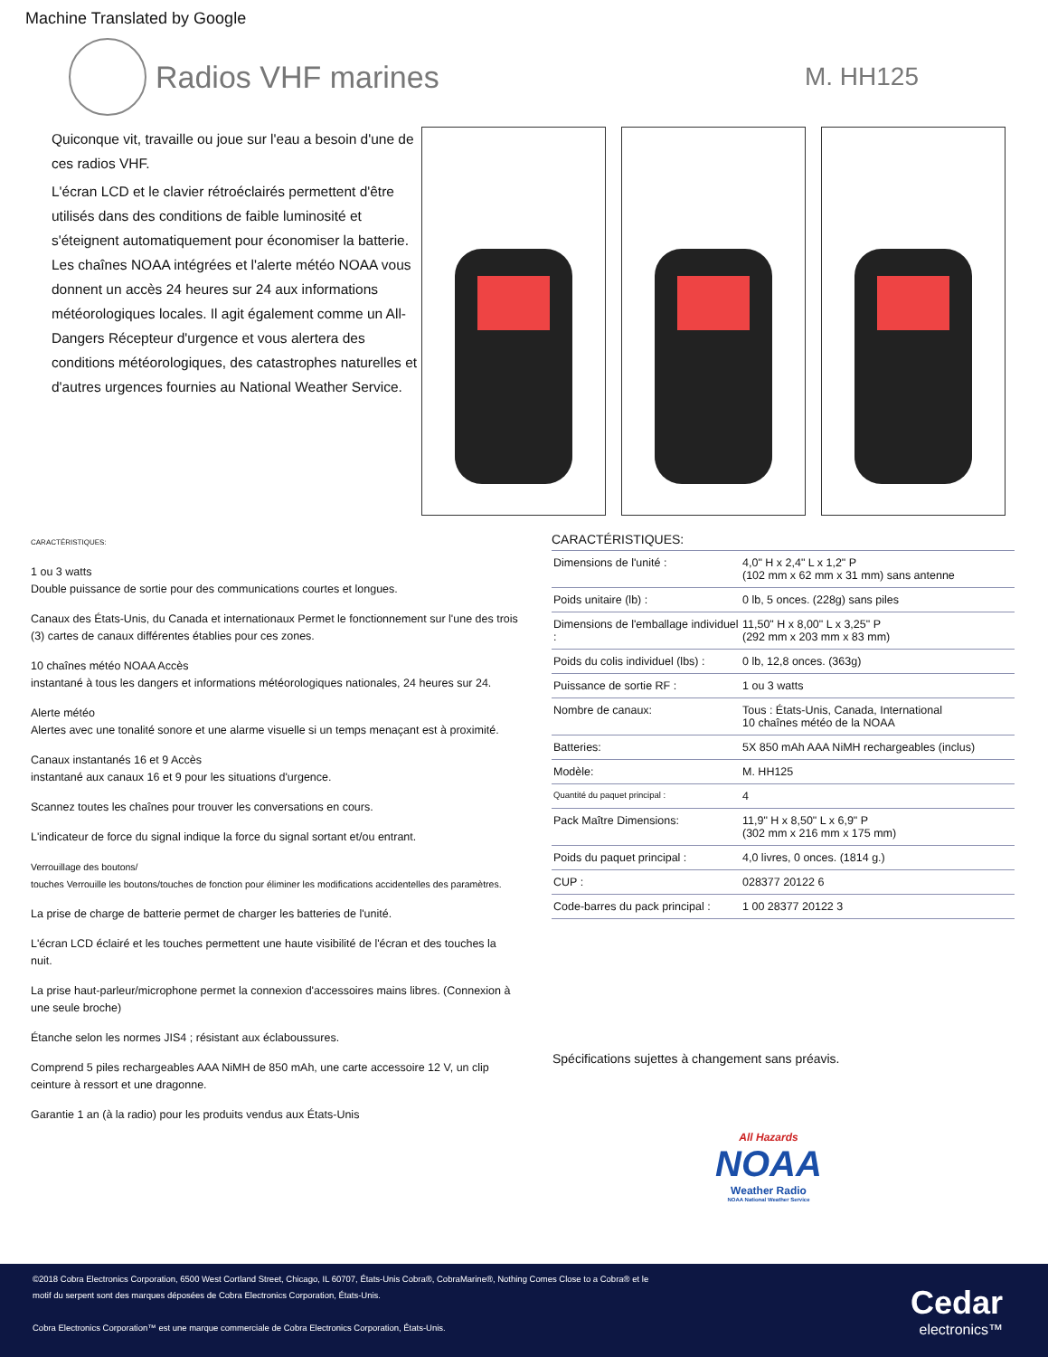Machine Translated by Google
Radios VHF marines
M. HH125
Quiconque vit, travaille ou joue sur l'eau a besoin d'une de ces radios VHF.
L'écran LCD et le clavier rétroéclairés permettent d'être utilisés dans des conditions de faible luminosité et s'éteignent automatiquement pour économiser la batterie. Les chaînes NOAA intégrées et l'alerte météo NOAA vous donnent un accès 24 heures sur 24 aux informations météorologiques locales. Il agit également comme un All-Dangers Récepteur d'urgence et vous alertera des conditions météorologiques, des catastrophes naturelles et d'autres urgences fournies au National Weather Service.
CARACTÉRISTIQUES:
1 ou 3 watts
Double puissance de sortie pour des communications courtes et longues.
Canaux des États-Unis, du Canada et internationaux Permet le fonctionnement sur l'une des trois (3) cartes de canaux différentes établies pour ces zones.
10 chaînes météo NOAA Accès
instantané à tous les dangers et informations météorologiques nationales, 24 heures sur 24.
Alerte météo
Alertes avec une tonalité sonore et une alarme visuelle si un temps menaçant est à proximité.
Canaux instantanés 16 et 9 Accès
instantané aux canaux 16 et 9 pour les situations d'urgence.
Scannez toutes les chaînes pour trouver les conversations en cours.
L'indicateur de force du signal indique la force du signal sortant et/ou entrant.
Verrouillage des boutons/
touches Verrouille les boutons/touches de fonction pour éliminer les modifications accidentelles des paramètres.
La prise de charge de batterie permet de charger les batteries de l'unité.
L'écran LCD éclairé et les touches permettent une haute visibilité de l'écran et des touches la nuit.
La prise haut-parleur/microphone permet la connexion d'accessoires mains libres. (Connexion à une seule broche)
Étanche selon les normes JIS4 ; résistant aux éclaboussures.
Comprend 5 piles rechargeables AAA NiMH de 850 mAh, une carte accessoire 12 V, un clip ceinture à ressort et une dragonne.
Garantie 1 an (à la radio) pour les produits vendus aux États-Unis
CARACTÉRISTIQUES:
| Dimensions de l'unité : | 4,0" H x 2,4" L x 1,2" P (102 mm x 62 mm x 31 mm) sans antenne |
| Poids unitaire (lb) : | 0 lb, 5 onces. (228g) sans piles |
| Dimensions de l'emballage individuel : | 11,50" H x 8,00" L x 3,25" P (292 mm x 203 mm x 83 mm) |
| Poids du colis individuel (lbs) : | 0 lb, 12,8 onces. (363g) |
| Puissance de sortie RF : | 1 ou 3 watts |
| Nombre de canaux: | Tous : États-Unis, Canada, International 10 chaînes météo de la NOAA |
| Batteries: | 5X 850 mAh AAA NiMH rechargeables (inclus) |
| Modèle: | M. HH125 |
| Quantité du paquet principal : | 4 |
| Pack Maître Dimensions: | 11,9" H x 8,50" L x 6,9" P (302 mm x 216 mm x 175 mm) |
| Poids du paquet principal : | 4,0 livres, 0 onces. (1814 g.) |
| CUP : | 028377 20122 6 |
| Code-barres du pack principal : | 1 00 28377 20122 3 |
Spécifications sujettes à changement sans préavis.
All Hazards
NOAA
Weather Radio
NOAA National Weather Service
©2018 Cobra Electronics Corporation, 6500 West Cortland Street, Chicago, IL 60707, États-Unis Cobra®, CobraMarine®, Nothing Comes Close to a Cobra® et le motif du serpent sont des marques déposées de Cobra Electronics Corporation, États-Unis.
Cobra Electronics Corporation™ est une marque commerciale de Cobra Electronics Corporation, États-Unis.
Cedar
electronics™